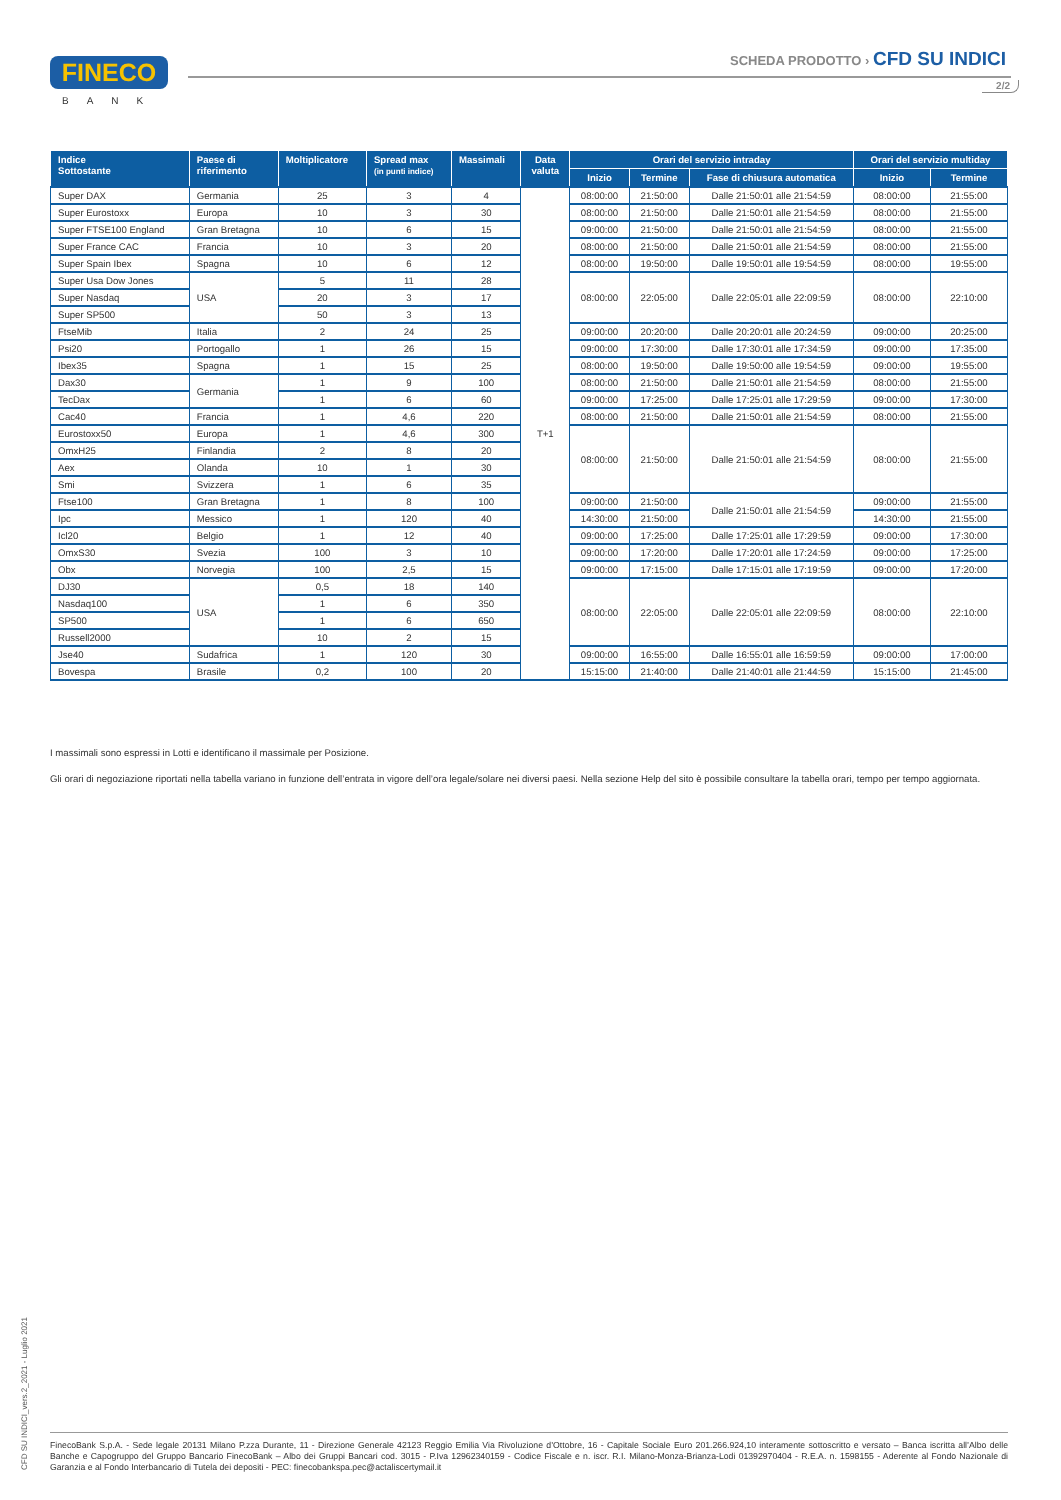FINECO
BANK
SCHEDA PRODOTTO › CFD SU INDICI
2/2
| Indice Sottostante | Paese di riferimento | Moltiplicatore | Spread max (in punti indice) | Massimali | Data valuta | Orari del servizio intraday | | | Orari del servizio multiday | |
| --- | --- | --- | --- | --- | --- | --- | --- | --- | --- | --- |
| | | | | | | Inizio | Termine | Fase di chiusura automatica | Inizio | Termine |
| Super DAX | Germania | 25 | 3 | 4 | T+1 | 08:00:00 | 21:50:00 | Dalle 21:50:01 alle 21:54:59 | 08:00:00 | 21:55:00 |
| Super Eurostoxx | Europa | 10 | 3 | 30 | | 08:00:00 | 21:50:00 | Dalle 21:50:01 alle 21:54:59 | 08:00:00 | 21:55:00 |
| Super FTSE100 England | Gran Bretagna | 10 | 6 | 15 | | 09:00:00 | 21:50:00 | Dalle 21:50:01 alle 21:54:59 | 08:00:00 | 21:55:00 |
| Super France CAC | Francia | 10 | 3 | 20 | | 08:00:00 | 21:50:00 | Dalle 21:50:01 alle 21:54:59 | 08:00:00 | 21:55:00 |
| Super Spain Ibex | Spagna | 10 | 6 | 12 | | 08:00:00 | 19:50:00 | Dalle 19:50:01 alle 19:54:59 | 08:00:00 | 19:55:00 |
| Super Usa Dow Jones | USA | 5 | 11 | 28 | | 08:00:00 | 22:05:00 | Dalle 22:05:01 alle 22:09:59 | 08:00:00 | 22:10:00 |
| Super Nasdaq | | 20 | 3 | 17 | | | | | | |
| Super SP500 | | 50 | 3 | 13 | | | | | | |
| FtseMib | Italia | 2 | 24 | 25 | | 09:00:00 | 20:20:00 | Dalle 20:20:01 alle 20:24:59 | 09:00:00 | 20:25:00 |
| Psi20 | Portogallo | 1 | 26 | 15 | | 09:00:00 | 17:30:00 | Dalle 17:30:01 alle 17:34:59 | 09:00:00 | 17:35:00 |
| Ibex35 | Spagna | 1 | 15 | 25 | | 08:00:00 | 19:50:00 | Dalle 19:50:00 alle 19:54:59 | 09:00:00 | 19:55:00 |
| Dax30 | Germania | 1 | 9 | 100 | | 08:00:00 | 21:50:00 | Dalle 21:50:01 alle 21:54:59 | 08:00:00 | 21:55:00 |
| TecDax | | 1 | 6 | 60 | | 09:00:00 | 17:25:00 | Dalle 17:25:01 alle 17:29:59 | 09:00:00 | 17:30:00 |
| Cac40 | Francia | 1 | 4,6 | 220 | | 08:00:00 | 21:50:00 | Dalle 21:50:01 alle 21:54:59 | 08:00:00 | 21:55:00 |
| Eurostoxx50 | Europa | 1 | 4,6 | 300 | | 08:00:00 | 21:50:00 | Dalle 21:50:01 alle 21:54:59 | 08:00:00 | 21:55:00 |
| OmxH25 | Finlandia | 2 | 8 | 20 | | | | | | |
| Aex | Olanda | 10 | 1 | 30 | | | | | | |
| Smi | Svizzera | 1 | 6 | 35 | | | | | | |
| Ftse100 | Gran Bretagna | 1 | 8 | 100 | | 09:00:00 | 21:50:00 | Dalle 21:50:01 alle 21:54:59 | 09:00:00 | 21:55:00 |
| Ipc | Messico | 1 | 120 | 40 | | 14:30:00 | 21:50:00 | | 14:30:00 | 21:55:00 |
| Icl20 | Belgio | 1 | 12 | 40 | | 09:00:00 | 17:25:00 | Dalle 17:25:01 alle 17:29:59 | 09:00:00 | 17:30:00 |
| OmxS30 | Svezia | 100 | 3 | 10 | | 09:00:00 | 17:20:00 | Dalle 17:20:01 alle 17:24:59 | 09:00:00 | 17:25:00 |
| Obx | Norvegia | 100 | 2,5 | 15 | | 09:00:00 | 17:15:00 | Dalle 17:15:01 alle 17:19:59 | 09:00:00 | 17:20:00 |
| DJ30 | USA | 0,5 | 18 | 140 | | 08:00:00 | 22:05:00 | Dalle 22:05:01 alle 22:09:59 | 08:00:00 | 22:10:00 |
| Nasdaq100 | | 1 | 6 | 350 | | | | | | |
| SP500 | | 1 | 6 | 650 | | | | | | |
| Russell2000 | | 10 | 2 | 15 | | | | | | |
| Jse40 | Sudafrica | 1 | 120 | 30 | | 09:00:00 | 16:55:00 | Dalle 16:55:01 alle 16:59:59 | 09:00:00 | 17:00:00 |
| Bovespa | Brasile | 0,2 | 100 | 20 | | 15:15:00 | 21:40:00 | Dalle 21:40:01 alle 21:44:59 | 15:15:00 | 21:45:00 |
I massimali sono espressi in Lotti e identificano il massimale per Posizione.
Gli orari di negoziazione riportati nella tabella variano in funzione dell’entrata in vigore dell’ora legale/solare nei diversi paesi. Nella sezione Help del sito è possibile consultare la tabella orari, tempo per tempo aggiornata.
CFD SU INDICI_vers.2_2021 - Luglio 2021
FinecoBank S.p.A. - Sede legale 20131 Milano P.zza Durante, 11 - Direzione Generale 42123 Reggio Emilia Via Rivoluzione d’Ottobre, 16 - Capitale Sociale Euro 201.266.924,10 interamente sottoscritto e versato – Banca iscritta all’Albo delle Banche e Capogruppo del Gruppo Bancario FinecoBank – Albo dei Gruppi Bancari cod. 3015 - P.Iva 12962340159 - Codice Fiscale e n. iscr. R.I. Milano-Monza-Brianza-Lodi 01392970404 - R.E.A. n. 1598155 - Aderente al Fondo Nazionale di Garanzia e al Fondo Interbancario di Tutela dei depositi - PEC: finecobankspa.pec@actaliscertymail.it